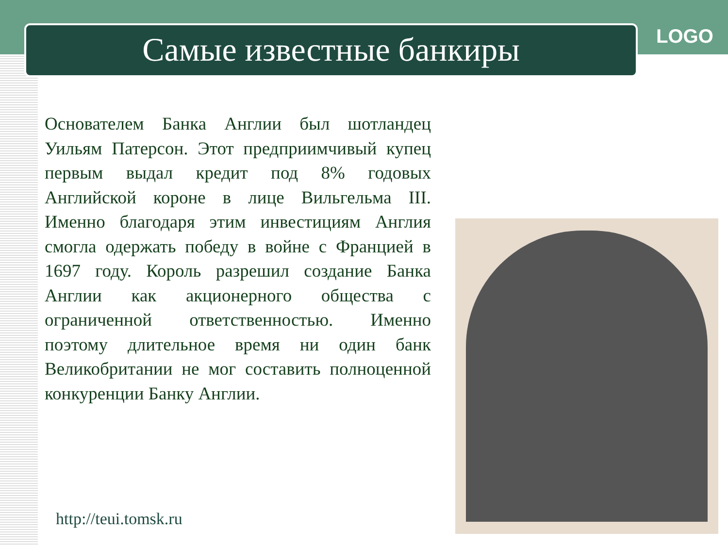Самые известные банкиры LOGO
Основателем Банка Англии был шотландец Уильям Патерсон. Этот предприимчивый купец первым выдал кредит под 8% годовых Английской короне в лице Вильгельма III. Именно благодаря этим инвестициям Англия смогла одержать победу в войне с Францией в 1697 году. Король разрешил создание Банка Англии как акционерного общества с ограниченной ответственностью. Именно поэтому длительное время ни один банк Великобритании не мог составить полноценной конкуренции Банку Англии.
http://teui.tomsk.ru